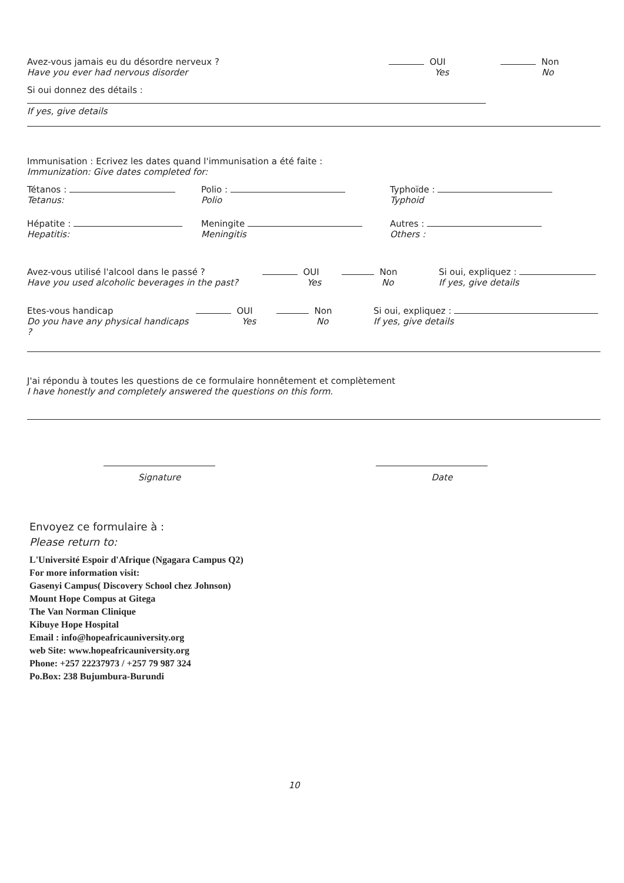Avez-vous jamais eu du désordre nerveux ?
Have you ever had nervous disorder
OUI
Yes
Non
No
Si oui donnez des détails :
If yes, give details
Immunisation : Ecrivez les dates quand l'immunisation a été faite :
Immunization: Give dates completed for:
Tétanos :
Tetanus:
Polio :
Polio
Typhoïde :
Typhoid
Hépatite :
Hepatitis:
Meningite
Meningitis
Autres :
Others :
Avez-vous utilisé l'alcool dans le passé ?
Have you used alcoholic beverages in the past?
OUI
Yes
Non
No
Si oui, expliquez :
If yes, give details
Etes-vous handicap
Do you have any physical handicaps ?
OUI
Yes
Non
No
Si oui, expliquez :
If yes, give details
J'ai répondu à toutes les questions de ce formulaire honnêtement et complètement
I have honestly and completely answered the questions on this form.
Signature Date
Envoyez ce formulaire à :
Please return to:
L'Université Espoir d'Afrique (Ngagara Campus Q2)
For more information visit:
Gasenyi Campus( Discovery School chez Johnson)
Mount Hope Compus at Gitega
The Van Norman Clinique
Kibuye Hope Hospital
Email : info@hopeafricauniversity.org
web Site: www.hopeafricauniversity.org
Phone: +257 22237973 / +257 79 987 324
Po.Box: 238 Bujumbura-Burundi
10